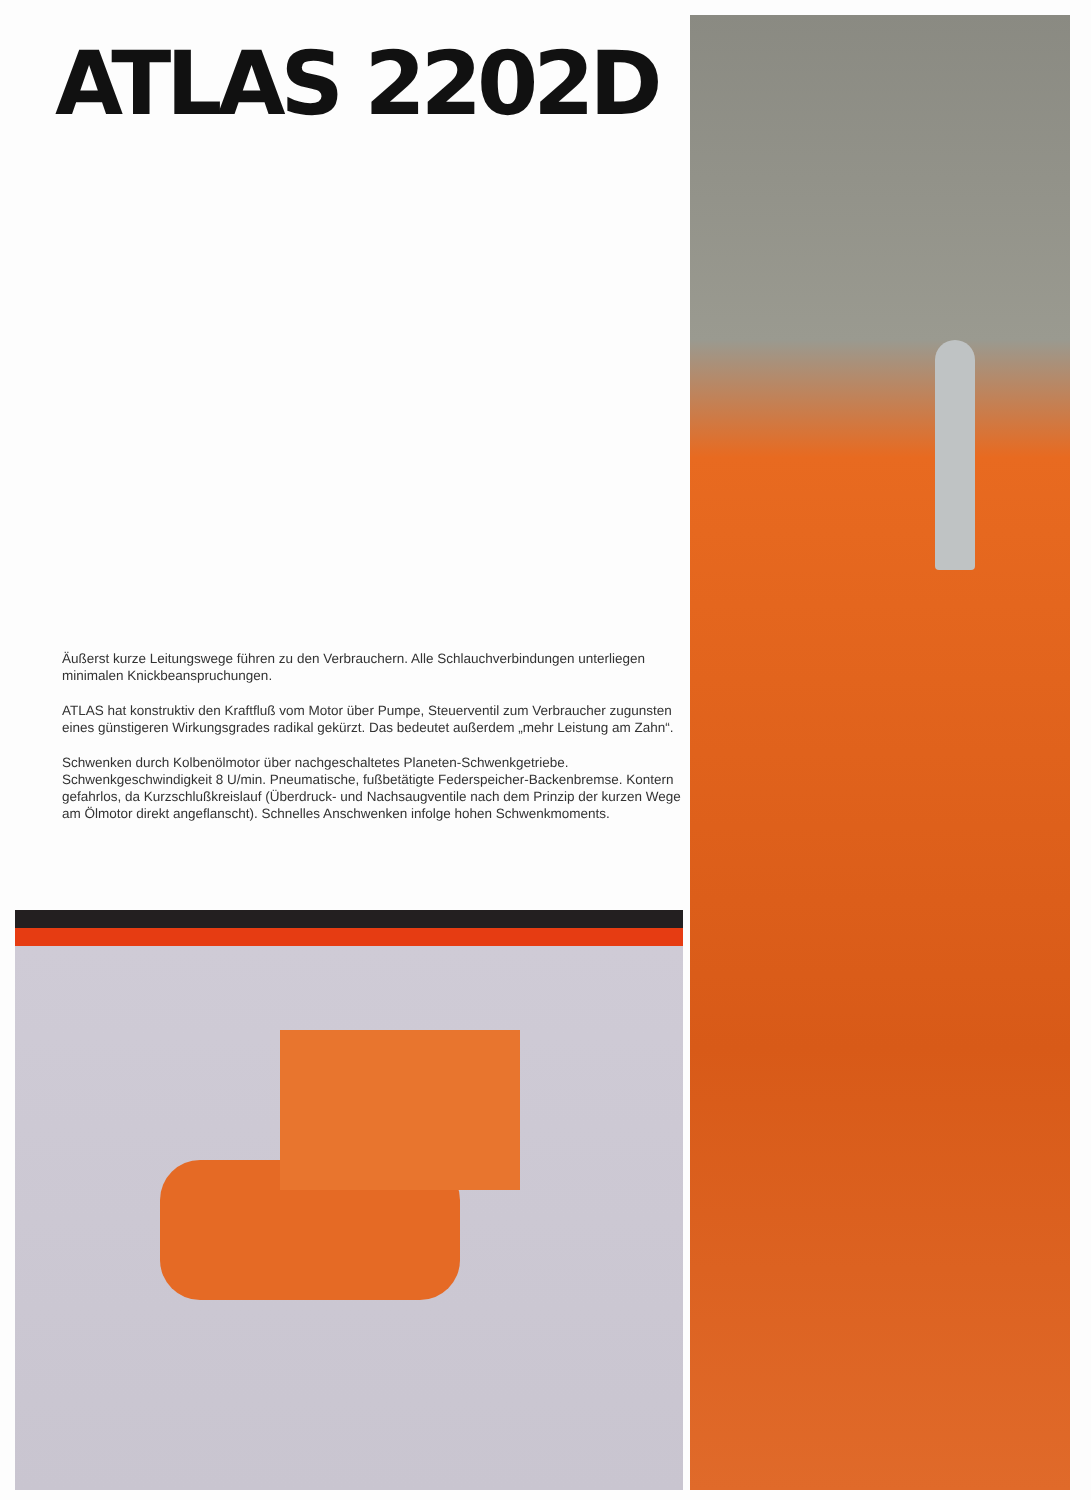ATLAS 2202D
Äußerst kurze Leitungswege führen zu den Verbrauchern. Alle Schlauchverbindungen unterliegen minimalen Knickbeanspruchungen.
ATLAS hat konstruktiv den Kraftfluß vom Motor über Pumpe, Steuerventil zum Verbraucher zugunsten eines günstigeren Wirkungsgrades radikal gekürzt. Das bedeutet außerdem „mehr Leistung am Zahn“.
Schwenken durch Kolbenölmotor über nachgeschaltetes Planeten-Schwenkgetriebe. Schwenkgeschwindigkeit 8 U/min. Pneumatische, fußbetätigte Federspeicher-Backenbremse. Kontern gefahrlos, da Kurzschlußkreislauf (Überdruck- und Nachsaugventile nach dem Prinzip der kurzen Wege am Ölmotor direkt angeflanscht). Schnelles Anschwenken infolge hohen Schwenkmoments.